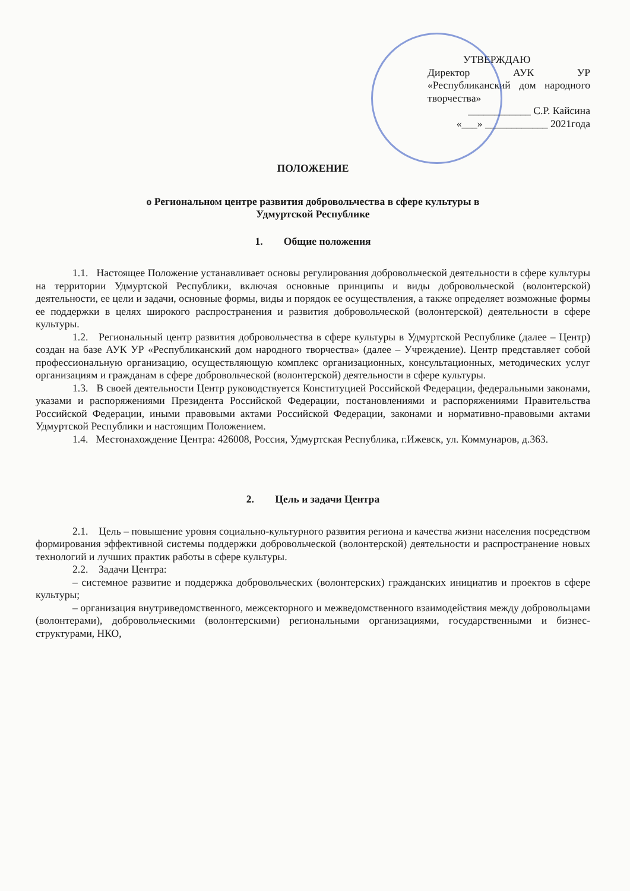УТВЕРЖДАЮ
Директор АУК УР «Республиканский дом народного творчества»
____________ С.Р. Кайсина
«___» ____________ 2021года
ПОЛОЖЕНИЕ
о Региональном центре развития добровольчества в сфере культуры в
Удмуртской Республике
1. Общие положения
1.1. Настоящее Положение устанавливает основы регулирования добровольческой деятельности в сфере культуры на территории Удмуртской Республики, включая основные принципы и виды добровольческой (волонтерской) деятельности, ее цели и задачи, основные формы, виды и порядок ее осуществления, а также определяет возможные формы ее поддержки в целях широкого распространения и развития добровольческой (волонтерской) деятельности в сфере культуры.
1.2. Региональный центр развития добровольчества в сфере культуры в Удмуртской Республике (далее – Центр) создан на базе АУК УР «Республиканский дом народного творчества» (далее – Учреждение). Центр представляет собой профессиональную организацию, осуществляющую комплекс организационных, консультационных, методических услуг организациям и гражданам в сфере добровольческой (волонтерской) деятельности в сфере культуры.
1.3. В своей деятельности Центр руководствуется Конституцией Российской Федерации, федеральными законами, указами и распоряжениями Президента Российской Федерации, постановлениями и распоряжениями Правительства Российской Федерации, иными правовыми актами Российской Федерации, законами и нормативно-правовыми актами Удмуртской Республики и настоящим Положением.
1.4. Местонахождение Центра: 426008, Россия, Удмуртская Республика, г.Ижевск, ул. Коммунаров, д.363.
2. Цель и задачи Центра
2.1. Цель – повышение уровня социально-культурного развития региона и качества жизни населения посредством формирования эффективной системы поддержки добровольческой (волонтерской) деятельности и распространение новых технологий и лучших практик работы в сфере культуры.
2.2. Задачи Центра:
– системное развитие и поддержка добровольческих (волонтерских) гражданских инициатив и проектов в сфере культуры;
– организация внутриведомственного, межсекторного и межведомственного взаимодействия между добровольцами (волонтерами), добровольческими (волонтерскими) региональными организациями, государственными и бизнес-структурами, НКО,